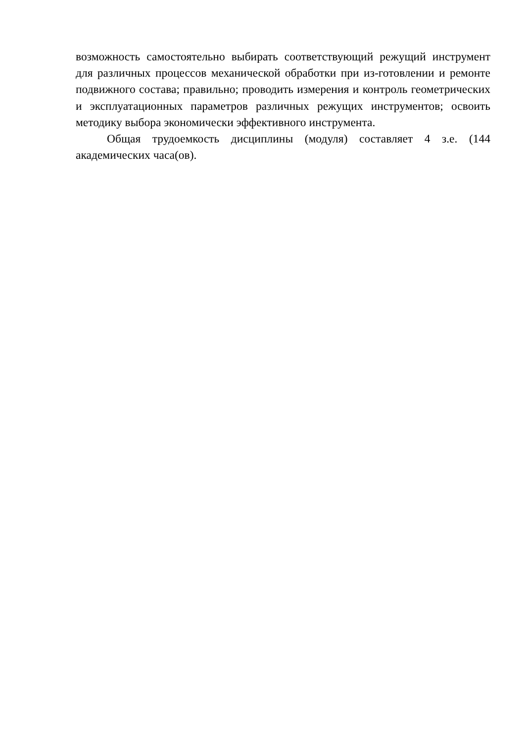возможность самостоятельно выбирать соответствующий режущий инструмент для различных процессов механической обработки при из-готовлении и ремонте подвижного состава; правильно; проводить измерения и контроль геометрических и эксплуатационных параметров различных режущих инструментов; освоить методику выбора экономически эффективного инструмента.
Общая трудоемкость дисциплины (модуля) составляет 4 з.е. (144 академических часа(ов).